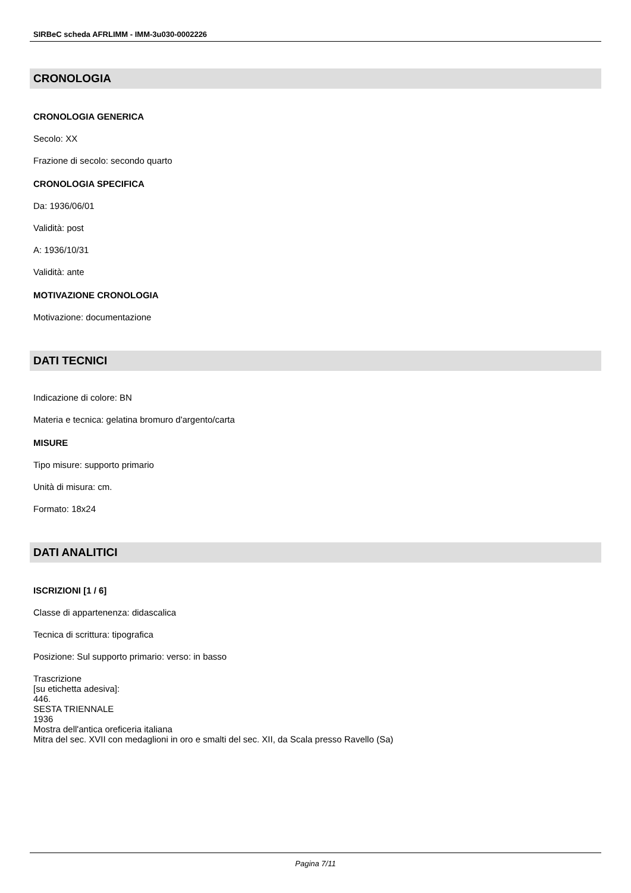SIRBeC scheda AFRLIMM - IMM-3u030-0002226
CRONOLOGIA
CRONOLOGIA GENERICA
Secolo: XX
Frazione di secolo: secondo quarto
CRONOLOGIA SPECIFICA
Da: 1936/06/01
Validità: post
A: 1936/10/31
Validità: ante
MOTIVAZIONE CRONOLOGIA
Motivazione: documentazione
DATI TECNICI
Indicazione di colore: BN
Materia e tecnica: gelatina bromuro d'argento/carta
MISURE
Tipo misure: supporto primario
Unità di misura: cm.
Formato: 18x24
DATI ANALITICI
ISCRIZIONI [1 / 6]
Classe di appartenenza: didascalica
Tecnica di scrittura: tipografica
Posizione: Sul supporto primario: verso: in basso
Trascrizione
[su etichetta adesiva]:
446.
SESTA TRIENNALE
1936
Mostra dell'antica oreficeria italiana
Mitra del sec. XVII con medaglioni in oro e smalti del sec. XII, da Scala presso Ravello (Sa)
Pagina 7/11